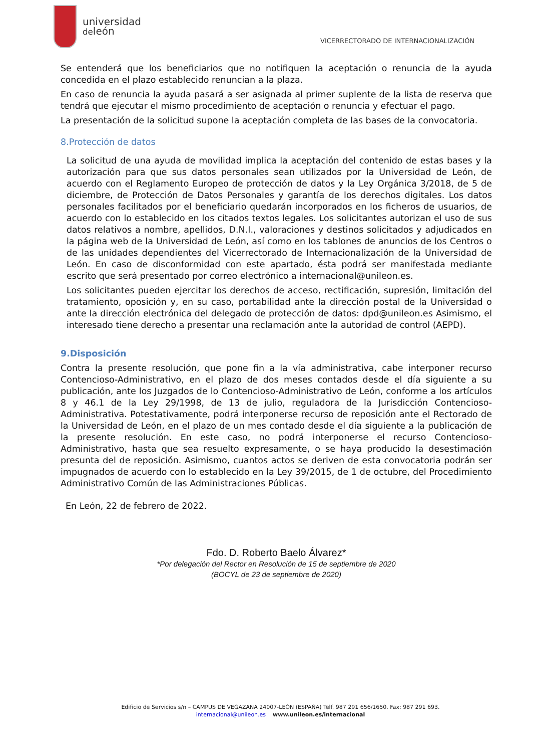universidad
deleón
VICERRECTORADO DE INTERNACIONALIZACIÓN
Se entenderá que los beneficiarios que no notifiquen la aceptación o renuncia de la ayuda concedida en el plazo establecido renuncian a la plaza.
En caso de renuncia la ayuda pasará a ser asignada al primer suplente de la lista de reserva que tendrá que ejecutar el mismo procedimiento de aceptación o renuncia y efectuar el pago.
La presentación de la solicitud supone la aceptación completa de las bases de la convocatoria.
8.Protección de datos
La solicitud de una ayuda de movilidad implica la aceptación del contenido de estas bases y la autorización para que sus datos personales sean utilizados por la Universidad de León, de acuerdo con el Reglamento Europeo de protección de datos y la Ley Orgánica 3/2018, de 5 de diciembre, de Protección de Datos Personales y garantía de los derechos digitales. Los datos personales facilitados por el beneficiario quedarán incorporados en los ficheros de usuarios, de acuerdo con lo establecido en los citados textos legales. Los solicitantes autorizan el uso de sus datos relativos a nombre, apellidos, D.N.I., valoraciones y destinos solicitados y adjudicados en la página web de la Universidad de León, así como en los tablones de anuncios de los Centros o de las unidades dependientes del Vicerrectorado de Internacionalización de la Universidad de León. En caso de disconformidad con este apartado, ésta podrá ser manifestada mediante escrito que será presentado por correo electrónico a internacional@unileon.es.
Los solicitantes pueden ejercitar los derechos de acceso, rectificación, supresión, limitación del tratamiento, oposición y, en su caso, portabilidad ante la dirección postal de la Universidad o ante la dirección electrónica del delegado de protección de datos: dpd@unileon.es Asimismo, el interesado tiene derecho a presentar una reclamación ante la autoridad de control (AEPD).
9.Disposición
Contra la presente resolución, que pone fin a la vía administrativa, cabe interponer recurso Contencioso-Administrativo, en el plazo de dos meses contados desde el día siguiente a su publicación, ante los Juzgados de lo Contencioso-Administrativo de León, conforme a los artículos 8 y 46.1 de la Ley 29/1998, de 13 de julio, reguladora de la Jurisdicción Contencioso-Administrativa. Potestativamente, podrá interponerse recurso de reposición ante el Rectorado de la Universidad de León, en el plazo de un mes contado desde el día siguiente a la publicación de la presente resolución. En este caso, no podrá interponerse el recurso Contencioso-Administrativo, hasta que sea resuelto expresamente, o se haya producido la desestimación presunta del de reposición. Asimismo, cuantos actos se deriven de esta convocatoria podrán ser impugnados de acuerdo con lo establecido en la Ley 39/2015, de 1 de octubre, del Procedimiento Administrativo Común de las Administraciones Públicas.
En León, 22 de febrero de 2022.
Fdo. D. Roberto Baelo Álvarez*
*Por delegación del Rector en Resolución de 15 de septiembre de 2020
(BOCYL de 23 de septiembre de 2020)
Edificio de Servicios s/n – CAMPUS DE VEGAZANA 24007-LEÓN (ESPAÑA) Telf. 987 291 656/1650. Fax: 987 291 693.
internacional@unileon.es www.unileon.es/internacional